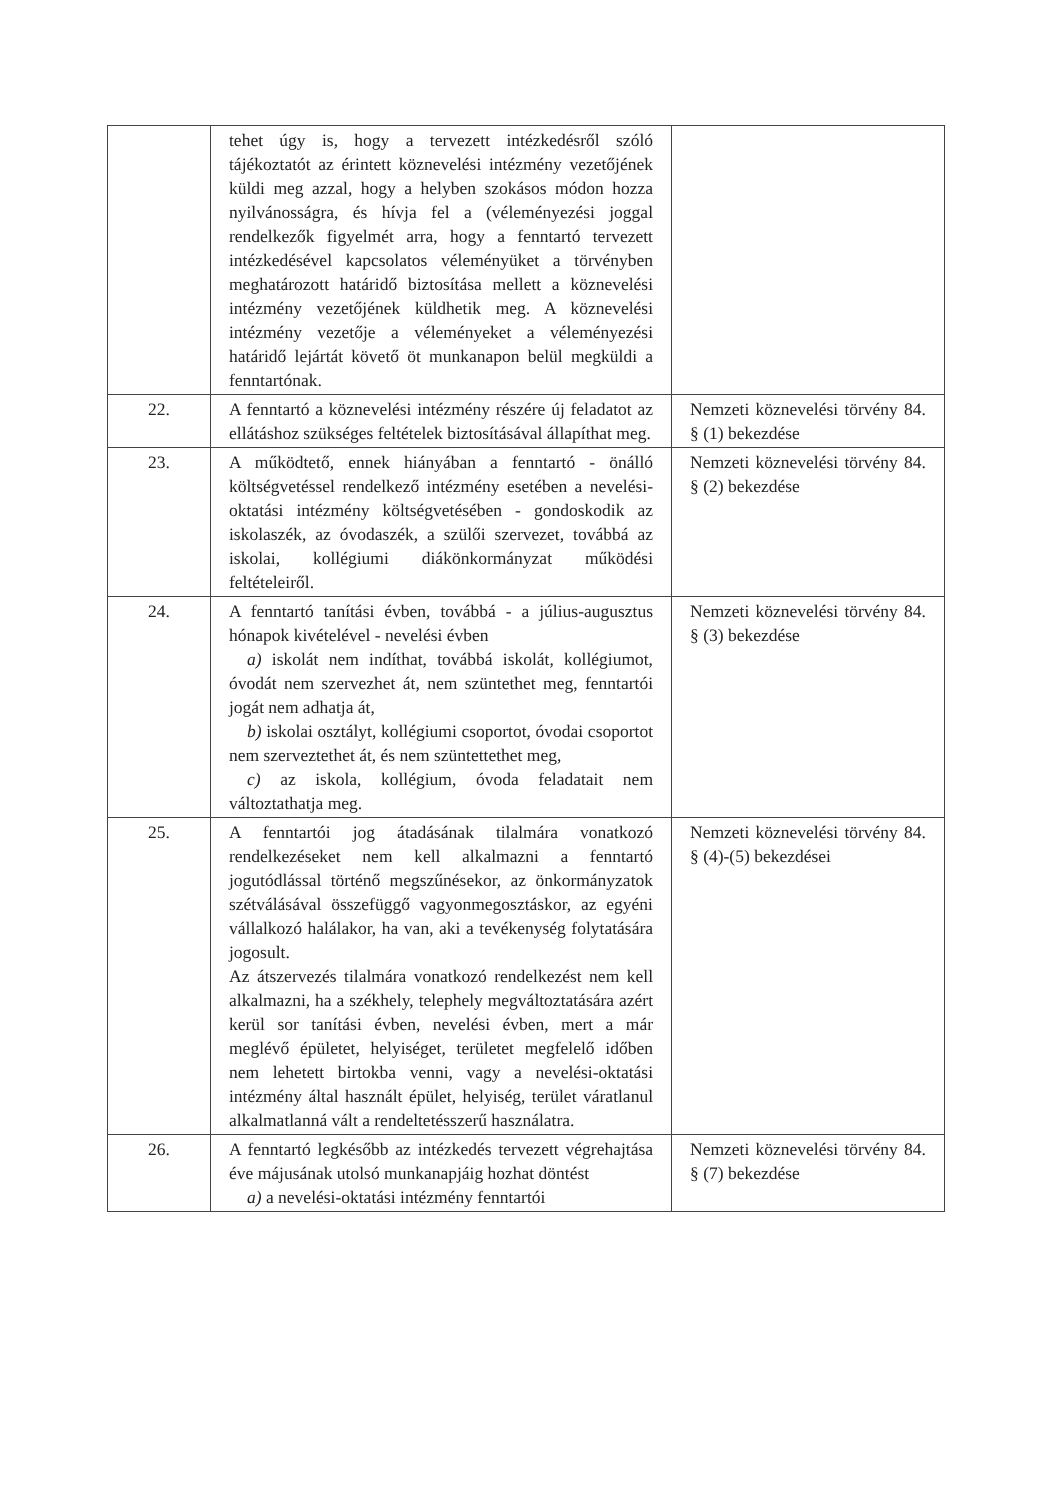| | tehet úgy is, hogy a tervezett intézkedésről szóló tájékoztatót az érintett köznevelési intézmény vezetőjének küldi meg azzal, hogy a helyben szokásos módon hozza nyilvánosságra, és hívja fel a (véleményezési joggal rendelkezők figyelmét arra, hogy a fenntartó tervezett intézkedésével kapcsolatos véleményüket a törvényben meghatározott határidő biztosítása mellett a köznevelési intézmény vezetőjének küldhetik meg. A köznevelési intézmény vezetője a véleményeket a véleményezési határidő lejártát követő öt munkanapon belül megküldi a fenntartónak. | |
| 22. | A fenntartó a köznevelési intézmény részére új feladatot az ellátáshoz szükséges feltételek biztosításával állapíthat meg. | Nemzeti köznevelési törvény 84. § (1) bekezdése |
| 23. | A működtető, ennek hiányában a fenntartó - önálló költségvetéssel rendelkező intézmény esetében a nevelési-oktatási intézmény költségvetésében - gondoskodik az iskolaszék, az óvodaszék, a szülői szervezet, továbbá az iskolai, kollégiumi diákönkormányzat működési feltételeiről. | Nemzeti köznevelési törvény 84. § (2) bekezdése |
| 24. | A fenntartó tanítási évben, továbbá - a július-augusztus hónapok kivételével - nevelési évben a) iskolát nem indíthat, továbbá iskolát, kollégiumot, óvodát nem szervezhet át, nem szüntethet meg, fenntartói jogát nem adhatja át, b) iskolai osztályt, kollégiumi csoportot, óvodai csoportot nem szerveztethet át, és nem szüntettethet meg, c) az iskola, kollégium, óvoda feladatait nem változtathatja meg. | Nemzeti köznevelési törvény 84. § (3) bekezdése |
| 25. | A fenntartói jog átadásának tilalmára vonatkozó rendelkezéseket nem kell alkalmazni a fenntartó jogutódlással történő megszűnésekor, az önkormányzatok szétválásával összefüggő vagyonmegosztáskor, az egyéni vállalkozó halálakor, ha van, aki a tevékenység folytatására jogosult. Az átszervezés tilalmára vonatkozó rendelkezést nem kell alkalmazni, ha a székhely, telephely megváltoztatására azért kerül sor tanítási évben, nevelési évben, mert a már meglévő épületet, helyiséget, területet megfelelő időben nem lehetett birtokba venni, vagy a nevelési-oktatási intézmény által használt épület, helyiség, terület váratlanul alkalmatlanná vált a rendeltetésszerű használatra. | Nemzeti köznevelési törvény 84. § (4)-(5) bekezdései |
| 26. | A fenntartó legkésőbb az intézkedés tervezett végrehajtása éve májusának utolsó munkanapjáig hozhat döntést a) a nevelési-oktatási intézmény fenntartói | Nemzeti köznevelési törvény 84. § (7) bekezdése |